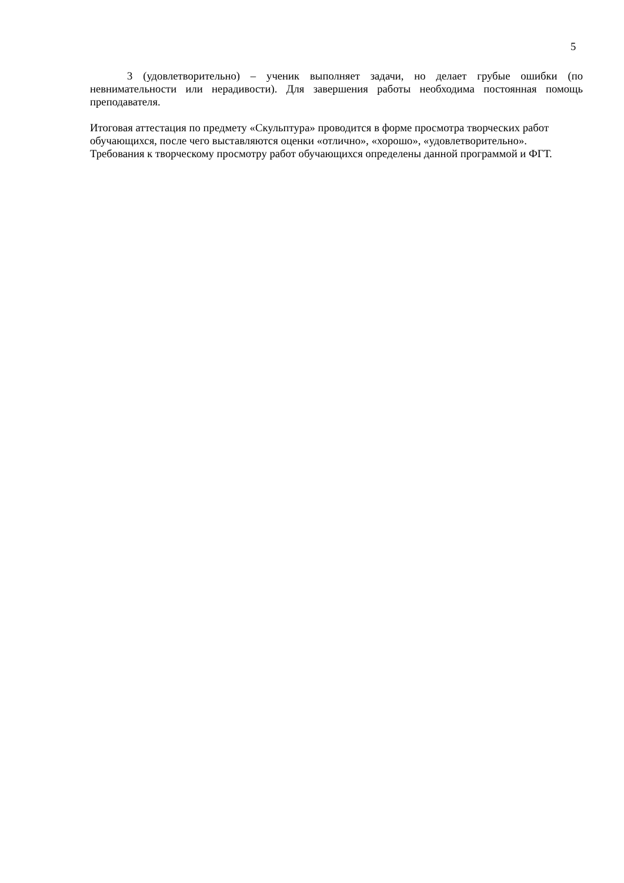5
3 (удовлетворительно) – ученик выполняет задачи, но делает грубые ошибки (по невнимательности или нерадивости). Для завершения работы необходима постоянная помощь преподавателя.
Итоговая аттестация по предмету «Скульптура» проводится в форме просмотра творческих работ
обучающихся, после чего выставляются оценки «отлично», «хорошо», «удовлетворительно».
Требования к творческому просмотру работ обучающихся определены данной программой и ФГТ.